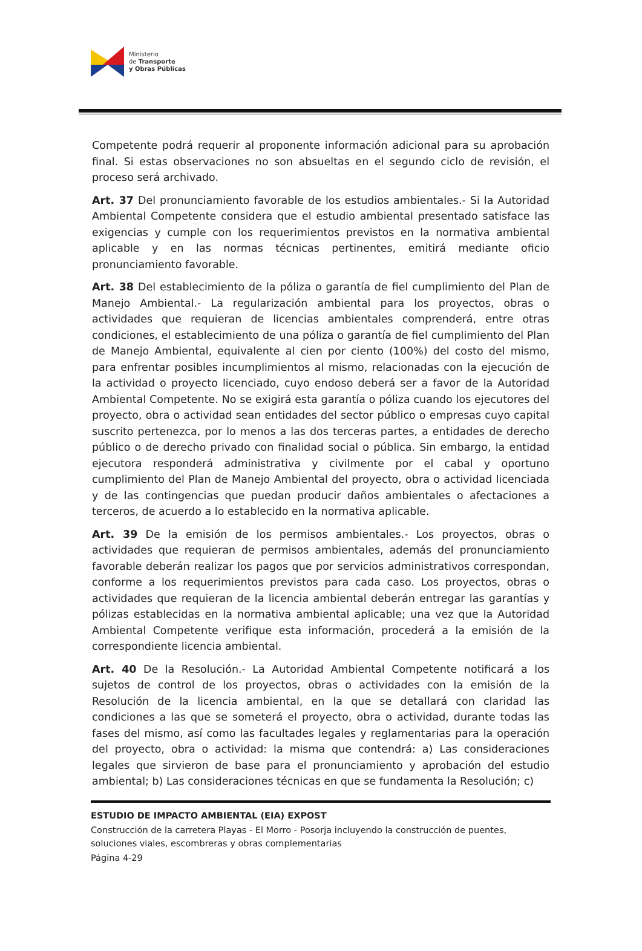Ministerio
de Transporte
y Obras Públicas
Competente podrá requerir al proponente información adicional para su aprobación final. Si estas observaciones no son absueltas en el segundo ciclo de revisión, el proceso será archivado.
Art. 37 Del pronunciamiento favorable de los estudios ambientales.- Si la Autoridad Ambiental Competente considera que el estudio ambiental presentado satisface las exigencias y cumple con los requerimientos previstos en la normativa ambiental aplicable y en las normas técnicas pertinentes, emitirá mediante oficio pronunciamiento favorable.
Art. 38 Del establecimiento de la póliza o garantía de fiel cumplimiento del Plan de Manejo Ambiental.- La regularización ambiental para los proyectos, obras o actividades que requieran de licencias ambientales comprenderá, entre otras condiciones, el establecimiento de una póliza o garantía de fiel cumplimiento del Plan de Manejo Ambiental, equivalente al cien por ciento (100%) del costo del mismo, para enfrentar posibles incumplimientos al mismo, relacionadas con la ejecución de la actividad o proyecto licenciado, cuyo endoso deberá ser a favor de la Autoridad Ambiental Competente. No se exigirá esta garantía o póliza cuando los ejecutores del proyecto, obra o actividad sean entidades del sector público o empresas cuyo capital suscrito pertenezca, por lo menos a las dos terceras partes, a entidades de derecho público o de derecho privado con finalidad social o pública. Sin embargo, la entidad ejecutora responderá administrativa y civilmente por el cabal y oportuno cumplimiento del Plan de Manejo Ambiental del proyecto, obra o actividad licenciada y de las contingencias que puedan producir daños ambientales o afectaciones a terceros, de acuerdo a lo establecido en la normativa aplicable.
Art. 39 De la emisión de los permisos ambientales.- Los proyectos, obras o actividades que requieran de permisos ambientales, además del pronunciamiento favorable deberán realizar los pagos que por servicios administrativos correspondan, conforme a los requerimientos previstos para cada caso. Los proyectos, obras o actividades que requieran de la licencia ambiental deberán entregar las garantías y pólizas establecidas en la normativa ambiental aplicable; una vez que la Autoridad Ambiental Competente verifique esta información, procederá a la emisión de la correspondiente licencia ambiental.
Art. 40 De la Resolución.- La Autoridad Ambiental Competente notificará a los sujetos de control de los proyectos, obras o actividades con la emisión de la Resolución de la licencia ambiental, en la que se detallará con claridad las condiciones a las que se someterá el proyecto, obra o actividad, durante todas las fases del mismo, así como las facultades legales y reglamentarias para la operación del proyecto, obra o actividad: la misma que contendrá: a) Las consideraciones legales que sirvieron de base para el pronunciamiento y aprobación del estudio ambiental; b) Las consideraciones técnicas en que se fundamenta la Resolución; c)
ESTUDIO DE IMPACTO AMBIENTAL (EIA) EXPOST
Construcción de la carretera Playas - El Morro - Posorja incluyendo la construcción de puentes, soluciones viales, escombreras y obras complementarias
Página 4-29